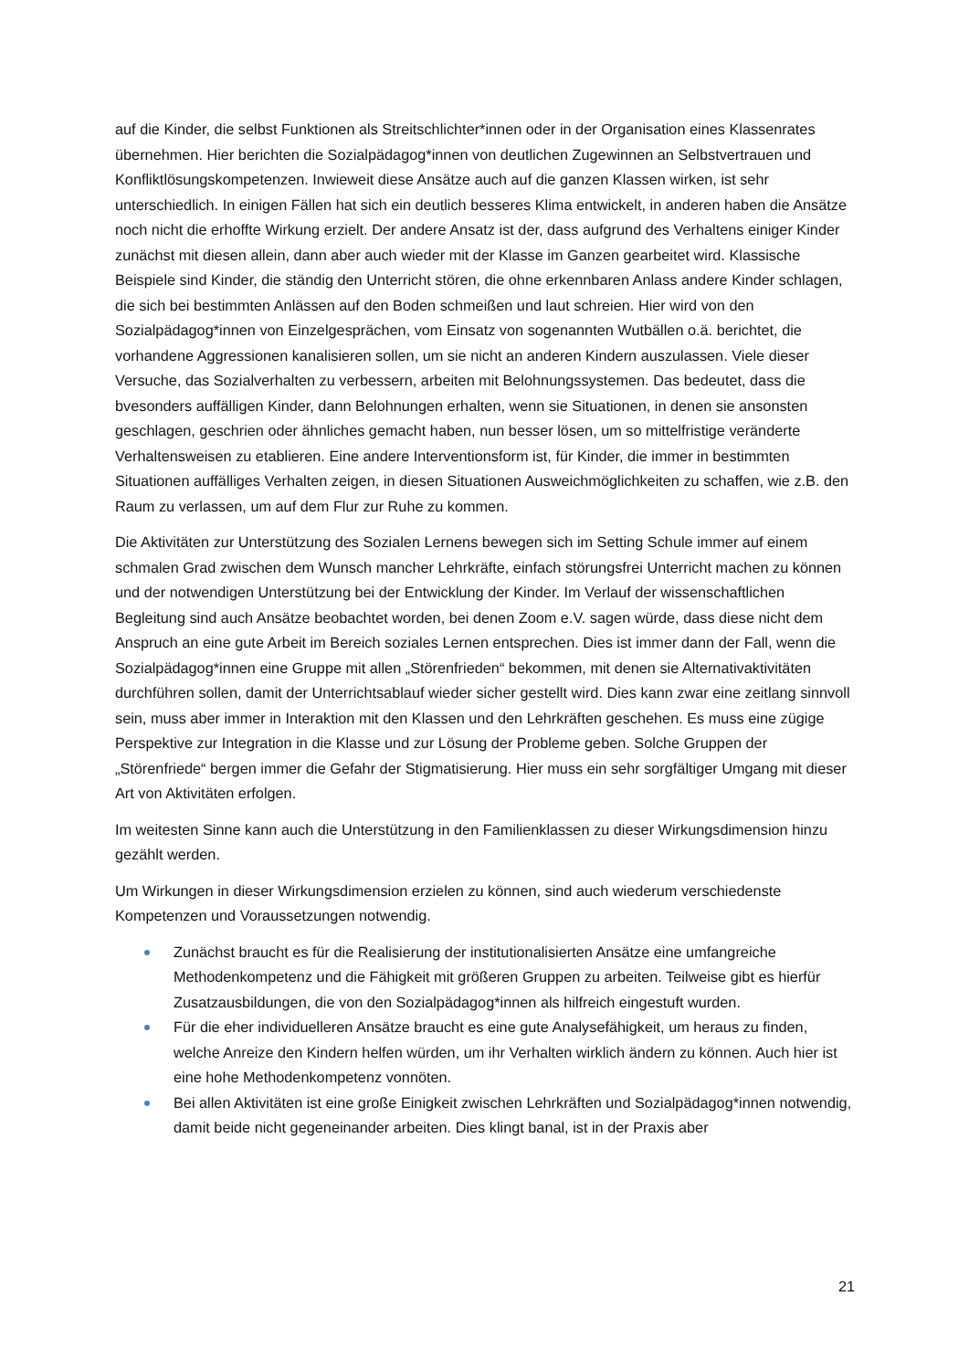auf die Kinder, die selbst Funktionen als Streitschlichter*innen oder in der Organisation eines Klassenrates übernehmen. Hier berichten die Sozialpädagog*innen von deutlichen Zugewinnen an Selbstvertrauen und Konfliktlösungskompetenzen. Inwieweit diese Ansätze auch auf die ganzen Klassen wirken, ist sehr unterschiedlich. In einigen Fällen hat sich ein deutlich besseres Klima entwickelt, in anderen haben die Ansätze noch nicht die erhoffte Wirkung erzielt. Der andere Ansatz ist der, dass aufgrund des Verhaltens einiger Kinder zunächst mit diesen allein, dann aber auch wieder mit der Klasse im Ganzen gearbeitet wird. Klassische Beispiele sind Kinder, die ständig den Unterricht stören, die ohne erkennbaren Anlass andere Kinder schlagen, die sich bei bestimmten Anlässen auf den Boden schmeißen und laut schreien. Hier wird von den Sozialpädagog*innen von Einzelgesprächen, vom Einsatz von sogenannten Wutbällen o.ä. berichtet, die vorhandene Aggressionen kanalisieren sollen, um sie nicht an anderen Kindern auszulassen. Viele dieser Versuche, das Sozialverhalten zu verbessern, arbeiten mit Belohnungssystemen. Das bedeutet, dass die bvesonders auffälligen Kinder, dann Belohnungen erhalten, wenn sie Situationen, in denen sie ansonsten geschlagen, geschrien oder ähnliches gemacht haben, nun besser lösen, um so mittelfristige veränderte Verhaltensweisen zu etablieren. Eine andere Interventionsform ist, für Kinder, die immer in bestimmten Situationen auffälliges Verhalten zeigen, in diesen Situationen Ausweichmöglichkeiten zu schaffen, wie z.B. den Raum zu verlassen, um auf dem Flur zur Ruhe zu kommen.
Die Aktivitäten zur Unterstützung des Sozialen Lernens bewegen sich im Setting Schule immer auf einem schmalen Grad zwischen dem Wunsch mancher Lehrkräfte, einfach störungsfrei Unterricht machen zu können und der notwendigen Unterstützung bei der Entwicklung der Kinder. Im Verlauf der wissenschaftlichen Begleitung sind auch Ansätze beobachtet worden, bei denen Zoom e.V. sagen würde, dass diese nicht dem Anspruch an eine gute Arbeit im Bereich soziales Lernen entsprechen. Dies ist immer dann der Fall, wenn die Sozialpädagog*innen eine Gruppe mit allen „Störenfrieden“ bekommen, mit denen sie Alternativaktivitäten durchführen sollen, damit der Unterrichtsablauf wieder sicher gestellt wird. Dies kann zwar eine zeitlang sinnvoll sein, muss aber immer in Interaktion mit den Klassen und den Lehrkräften geschehen. Es muss eine zügige Perspektive zur Integration in die Klasse und zur Lösung der Probleme geben. Solche Gruppen der „Störenfriede“ bergen immer die Gefahr der Stigmatisierung. Hier muss ein sehr sorgfältiger Umgang mit dieser Art von Aktivitäten erfolgen.
Im weitesten Sinne kann auch die Unterstützung in den Familienklassen zu dieser Wirkungsdimension hinzu gezählt werden.
Um Wirkungen in dieser Wirkungsdimension erzielen zu können, sind auch wiederum verschiedenste Kompetenzen und Voraussetzungen notwendig.
Zunächst braucht es für die Realisierung der institutionalisierten Ansätze eine umfangreiche Methodenkompetenz und die Fähigkeit mit größeren Gruppen zu arbeiten. Teilweise gibt es hierfür Zusatzausbildungen, die von den Sozialpädagog*innen als hilfreich eingestuft wurden.
Für die eher individuelleren Ansätze braucht es eine gute Analysefähigkeit, um heraus zu finden, welche Anreize den Kindern helfen würden, um ihr Verhalten wirklich ändern zu können. Auch hier ist eine hohe Methodenkompetenz vonnöten.
Bei allen Aktivitäten ist eine große Einigkeit zwischen Lehrkräften und Sozialpädagog*innen notwendig, damit beide nicht gegeneinander arbeiten. Dies klingt banal, ist in der Praxis aber
21